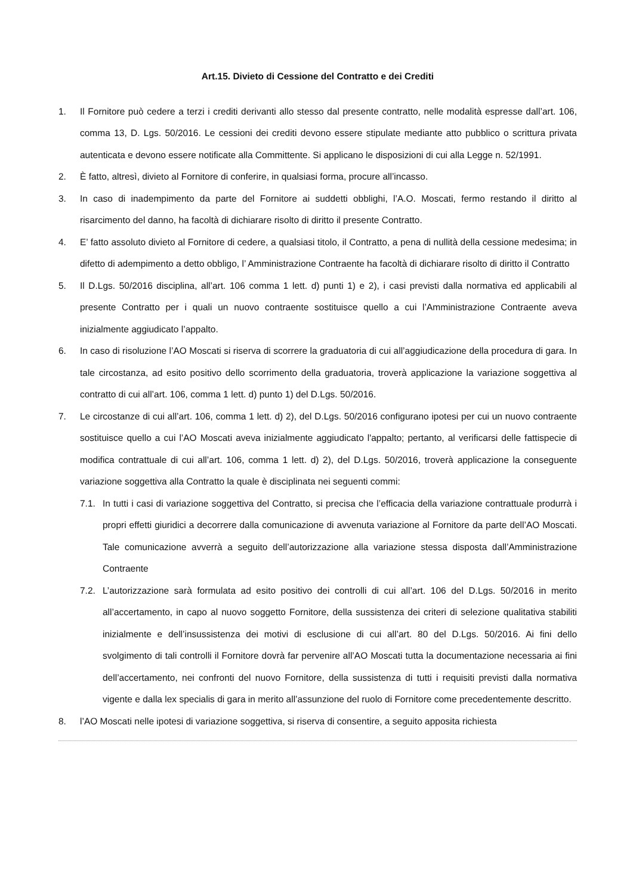Art.15. Divieto di Cessione del Contratto e dei Crediti
1. Il Fornitore può cedere a terzi i crediti derivanti allo stesso dal presente contratto, nelle modalità espresse dall’art. 106, comma 13, D. Lgs. 50/2016. Le cessioni dei crediti devono essere stipulate mediante atto pubblico o scrittura privata autenticata e devono essere notificate alla Committente. Si applicano le disposizioni di cui alla Legge n. 52/1991.
2. È fatto, altresì, divieto al Fornitore di conferire, in qualsiasi forma, procure all’incasso.
3. In caso di inadempimento da parte del Fornitore ai suddetti obblighi, l’A.O. Moscati, fermo restando il diritto al risarcimento del danno, ha facoltà di dichiarare risolto di diritto il presente Contratto.
4. E’ fatto assoluto divieto al Fornitore di cedere, a qualsiasi titolo, il Contratto, a pena di nullità della cessione medesima; in difetto di adempimento a detto obbligo, l’ Amministrazione Contraente ha facoltà di dichiarare risolto di diritto il Contratto
5. Il D.Lgs. 50/2016 disciplina, all’art. 106 comma 1 lett. d) punti 1) e 2), i casi previsti dalla normativa ed applicabili al presente Contratto per i quali un nuovo contraente sostituisce quello a cui l’Amministrazione Contraente aveva inizialmente aggiudicato l’appalto.
6. In caso di risoluzione l’AO Moscati si riserva di scorrere la graduatoria di cui all’aggiudicazione della procedura di gara. In tale circostanza, ad esito positivo dello scorrimento della graduatoria, troverà applicazione la variazione soggettiva al contratto di cui all’art. 106, comma 1 lett. d) punto 1) del D.Lgs. 50/2016.
7. Le circostanze di cui all’art. 106, comma 1 lett. d) 2), del D.Lgs. 50/2016 configurano ipotesi per cui un nuovo contraente sostituisce quello a cui l’AO Moscati aveva inizialmente aggiudicato l'appalto; pertanto, al verificarsi delle fattispecie di modifica contrattuale di cui all’art. 106, comma 1 lett. d) 2), del D.Lgs. 50/2016, troverà applicazione la conseguente variazione soggettiva alla Contratto la quale è disciplinata nei seguenti commi:
7.1. In tutti i casi di variazione soggettiva del Contratto, si precisa che l’efficacia della variazione contrattuale produrrà i propri effetti giuridici a decorrere dalla comunicazione di avvenuta variazione al Fornitore da parte dell’AO Moscati. Tale comunicazione avverrà a seguito dell’autorizzazione alla variazione stessa disposta dall’Amministrazione Contraente
7.2. L’autorizzazione sarà formulata ad esito positivo dei controlli di cui all’art. 106 del D.Lgs. 50/2016 in merito all’accertamento, in capo al nuovo soggetto Fornitore, della sussistenza dei criteri di selezione qualitativa stabiliti inizialmente e dell’insussistenza dei motivi di esclusione di cui all’art. 80 del D.Lgs. 50/2016. Ai fini dello svolgimento di tali controlli il Fornitore dovrà far pervenire all’AO Moscati tutta la documentazione necessaria ai fini dell’accertamento, nei confronti del nuovo Fornitore, della sussistenza di tutti i requisiti previsti dalla normativa vigente e dalla lex specialis di gara in merito all’assunzione del ruolo di Fornitore come precedentemente descritto.
8. l’AO Moscati nelle ipotesi di variazione soggettiva, si riserva di consentire, a seguito apposita richiesta